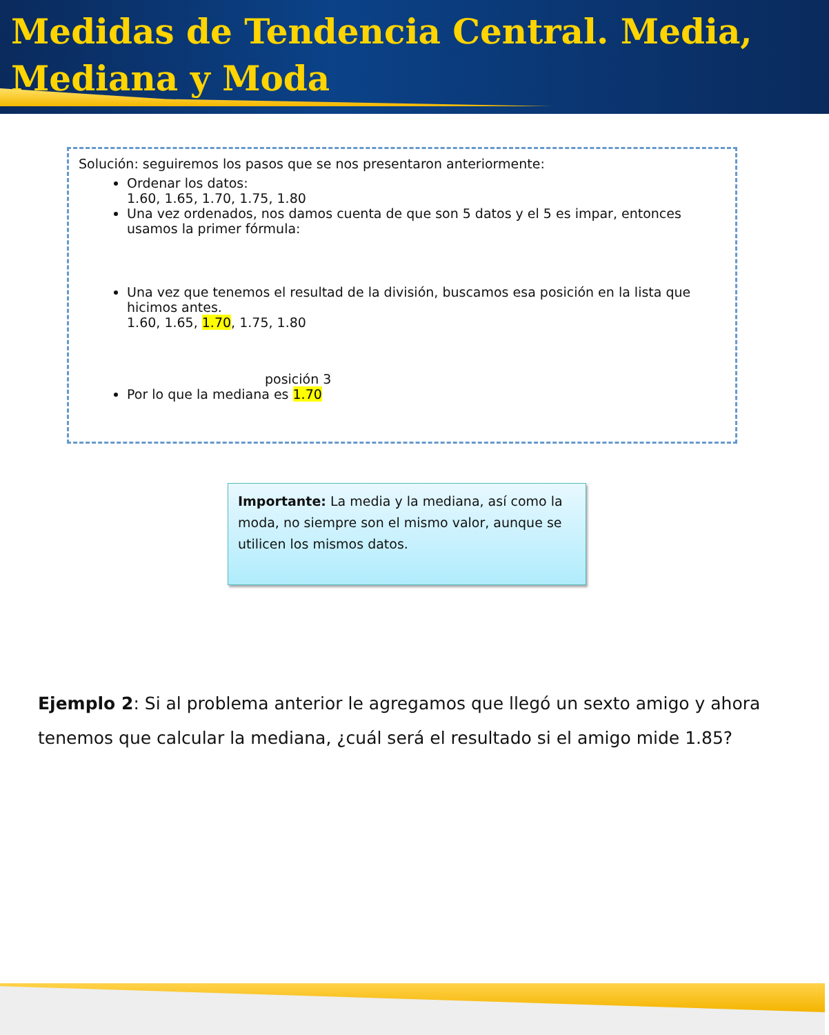Medidas de Tendencia Central. Media, Mediana y Moda
Solución: seguiremos los pasos que se nos presentaron anteriormente:
Ordenar los datos:
1.60, 1.65, 1.70, 1.75, 1.80
Una vez ordenados, nos damos cuenta de que son 5 datos y el 5 es impar, entonces usamos la primer fórmula:
Una vez que tenemos el resultad de la división, buscamos esa posición en la lista que hicimos antes.
1.60, 1.65, 1.70, 1.75, 1.80
posición 3
Por lo que la mediana es 1.70
Importante: La media y la mediana, así como la moda, no siempre son el mismo valor, aunque se utilicen los mismos datos.
Ejemplo 2: Si al problema anterior le agregamos que llegó un sexto amigo y ahora tenemos que calcular la mediana, ¿cuál será el resultado si el amigo mide 1.85?